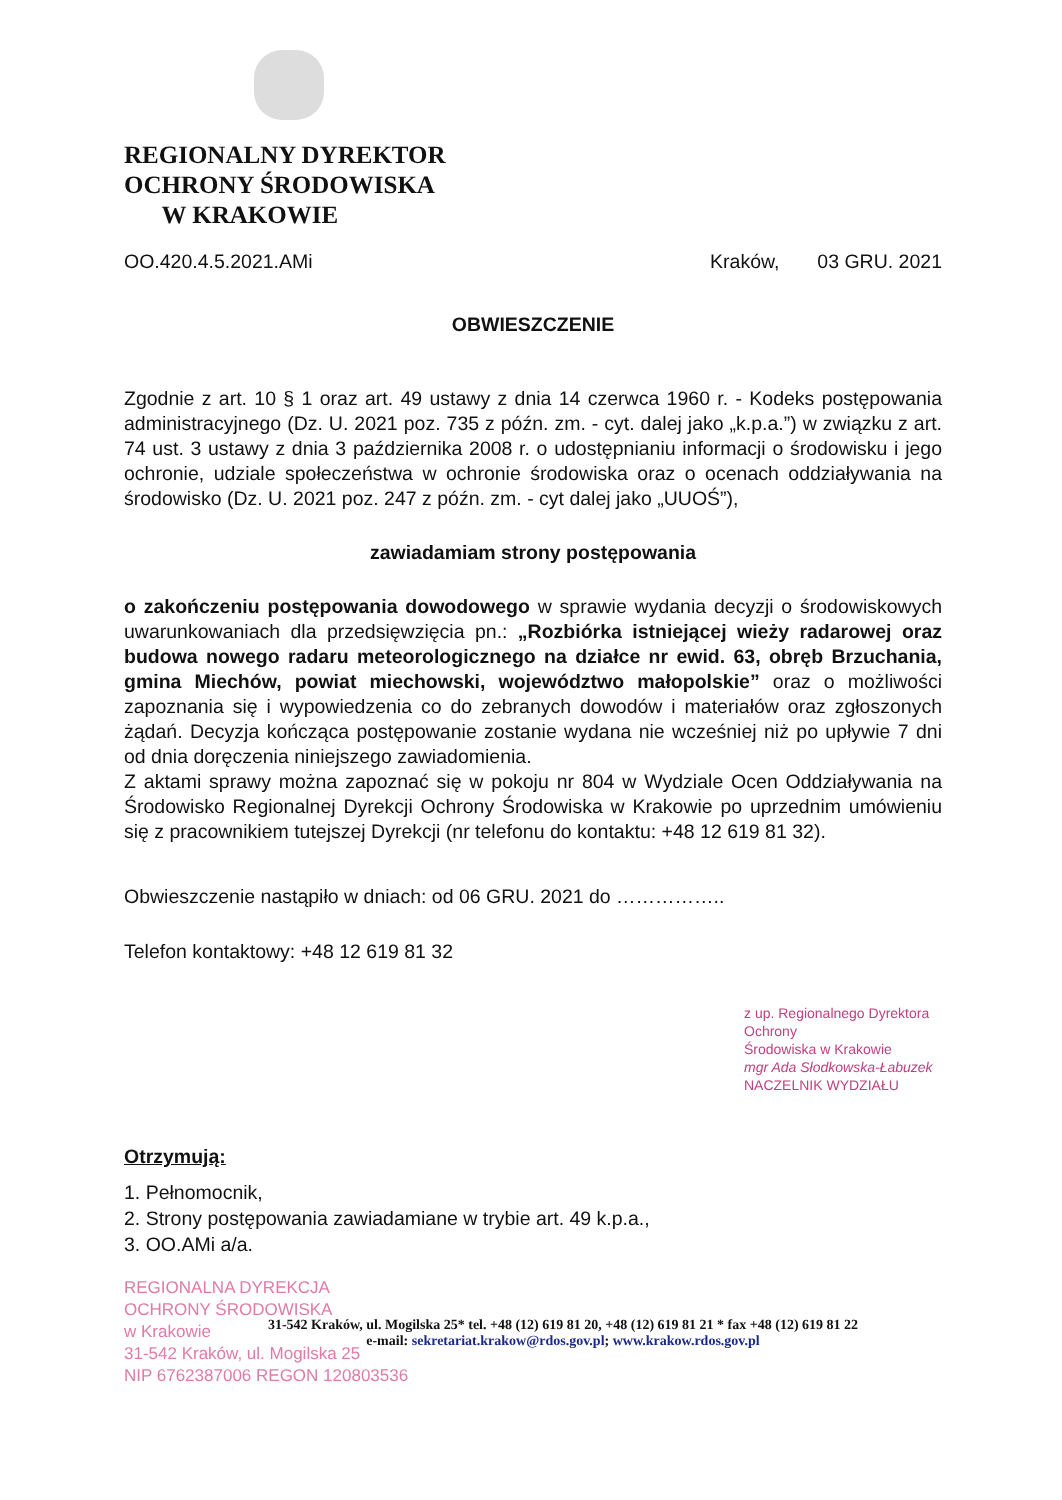REGIONALNY DYREKTOR
OCHRONY ŚRODOWISKA
W KRAKOWIE
OO.420.4.5.2021.AMi Kraków, 03 GRU. 2021
OBWIESZCZENIE
Zgodnie z art. 10 § 1 oraz art. 49 ustawy z dnia 14 czerwca 1960 r. - Kodeks postępowania administracyjnego (Dz. U. 2021 poz. 735 z późn. zm. - cyt. dalej jako „k.p.a.”) w związku z art. 74 ust. 3 ustawy z dnia 3 października 2008 r. o udostępnianiu informacji o środowisku i jego ochronie, udziale społeczeństwa w ochronie środowiska oraz o ocenach oddziaływania na środowisko (Dz. U. 2021 poz. 247 z późn. zm. - cyt dalej jako „UUOŚ”),
zawiadamiam strony postępowania
o zakończeniu postępowania dowodowego w sprawie wydania decyzji o środowiskowych uwarunkowaniach dla przedsięwzięcia pn.: „Rozbiórka istniejącej wieży radarowej oraz budowa nowego radaru meteorologicznego na działce nr ewid. 63, obręb Brzuchania, gmina Miechów, powiat miechowski, województwo małopolskie” oraz o możliwości zapoznania się i wypowiedzenia co do zebranych dowodów i materiałów oraz zgłoszonych żądań. Decyzja kończąca postępowanie zostanie wydana nie wcześniej niż po upływie 7 dni od dnia doręczenia niniejszego zawiadomienia.
Z aktami sprawy można zapoznać się w pokoju nr 804 w Wydziale Ocen Oddziaływania na Środowisko Regionalnej Dyrekcji Ochrony Środowiska w Krakowie po uprzednim umówieniu się z pracownikiem tutejszej Dyrekcji (nr telefonu do kontaktu: +48 12 619 81 32).
Obwieszczenie nastąpiło w dniach: od 06 GRU. 2021 do ……………..
Telefon kontaktowy: +48 12 619 81 32
z up. Regionalnego Dyrektora Ochrony
Środowiska w Krakowie
mgr Ada Słodkowska-Łabuzek
NACZELNIK WYDZIAŁU
Otrzymują:
1. Pełnomocnik,
2. Strony postępowania zawiadamiane w trybie art. 49 k.p.a.,
3. OO.AMi a/a.
REGIONALNA DYREKCJA
OCHRONY ŚRODOWISKA
w Krakowie
31-542 Kraków, ul. Mogilska 25
NIP 6762387006 REGON 120803536
31-542 Kraków, ul. Mogilska 25* tel. +48 (12) 619 81 20, +48 (12) 619 81 21 * fax +48 (12) 619 81 22
e-mail: sekretariat.krakow@rdos.gov.pl; www.krakow.rdos.gov.pl